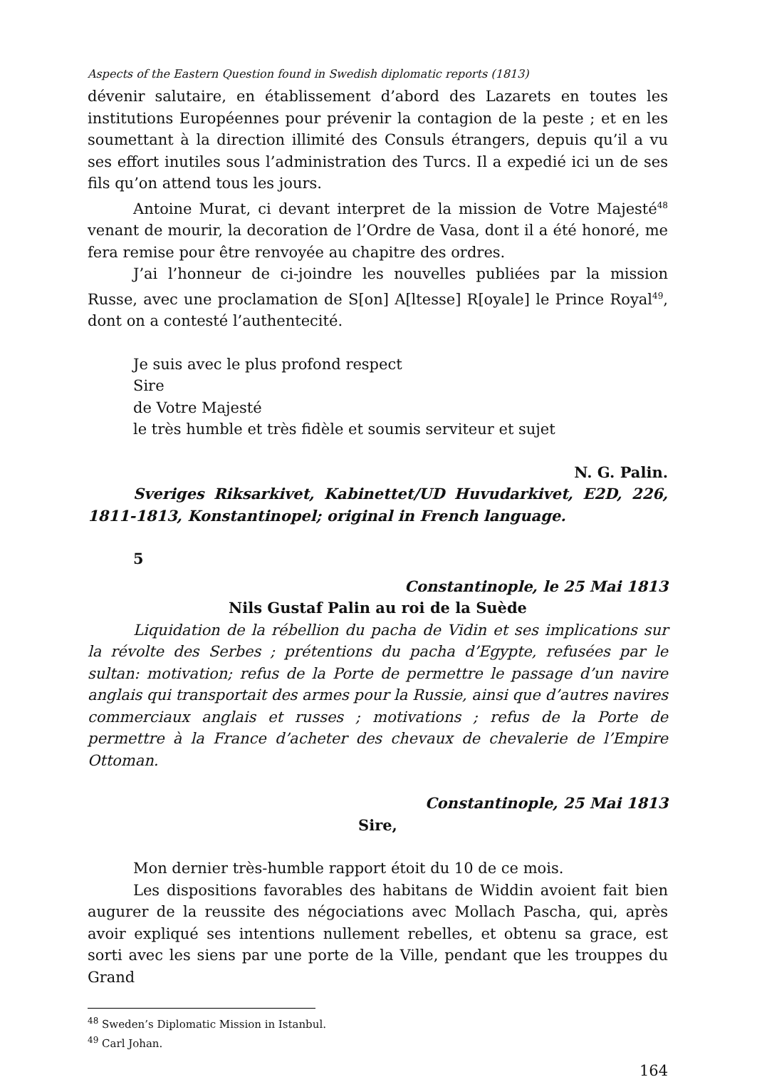Aspects of the Eastern Question found in Swedish diplomatic reports (1813)
dévenir salutaire, en établissement d’abord des Lazarets en toutes les institutions Européennes pour prévenir la contagion de la peste ; et en les soumettant à la direction illimité des Consuls étrangers, depuis qu’il a vu ses effort inutiles sous l’administration des Turcs. Il a expedié ici un de ses fils qu’on attend tous les jours.
Antoine Murat, ci devant interpret de la mission de Votre Majesté<sup>48</sup> venant de mourir, la decoration de l’Ordre de Vasa, dont il a été honoré, me fera remise pour être renvoyée au chapitre des ordres.
J’ai l’honneur de ci-joindre les nouvelles publiées par la mission Russe, avec une proclamation de S[on] A[ltesse] R[oyale] le Prince Royal<sup>49</sup>, dont on a contesté l’authentecité.
Je suis avec le plus profond respect
Sire
de Votre Majesté
le très humble et très fidèle et soumis serviteur et sujet
N. G. Palin.
Sveriges Riksarkivet, Kabinettet/UD Huvudarkivet, E2D, 226, 1811-1813, Konstantinopel; original in French language.
5
Constantinople, le 25 Mai 1813
Nils Gustaf Palin au roi de la Suède
Liquidation de la rébellion du pacha de Vidin et ses implications sur la révolte des Serbes ; prétentions du pacha d’Egypte, refusées par le sultan: motivation; refus de la Porte de permettre le passage d’un navire anglais qui transportait des armes pour la Russie, ainsi que d’autres navires commerciaux anglais et russes ; motivations ; refus de la Porte de permettre à la France d’acheter des chevaux de chevalerie de l’Empire Ottoman.
Constantinople, 25 Mai 1813
Sire,
Mon dernier très-humble rapport étoit du 10 de ce mois.
Les dispositions favorables des habitans de Widdin avoient fait bien augurer de la reussite des négociations avec Mollach Pascha, qui, après avoir expliqué ses intentions nullement rebelles, et obtenu sa grace, est sorti avec les siens par une porte de la Ville, pendant que les trouppes du Grand
<sup>48</sup> Sweden’s Diplomatic Mission in Istanbul.
<sup>49</sup> Carl Johan.
164